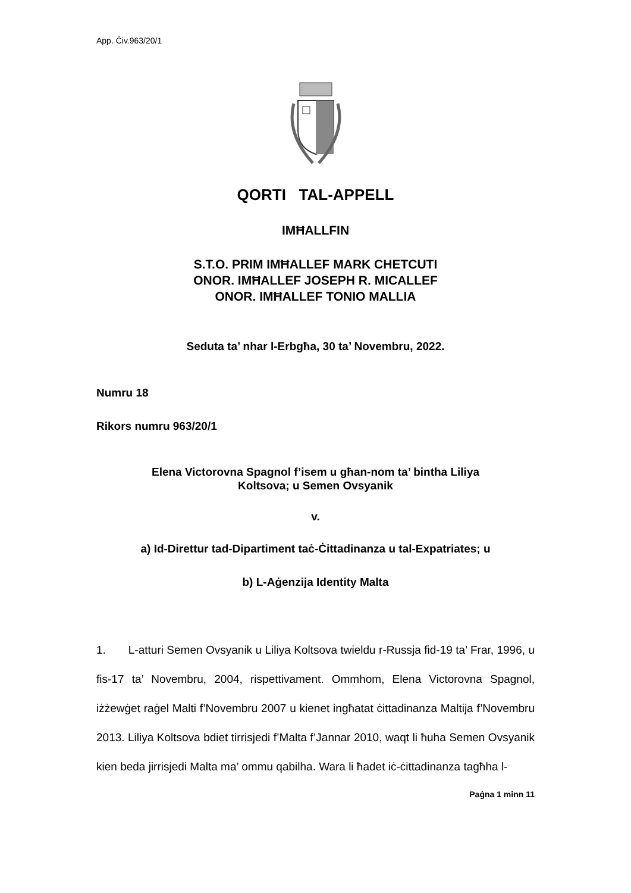App. Ċiv.963/20/1
QORTI TAL-APPELL
IMĦALLFIN
S.T.O. PRIM IMĦALLEF MARK CHETCUTI
ONOR. IMĦALLEF JOSEPH R. MICALLEF
ONOR. IMĦALLEF TONIO MALLIA
Seduta ta’ nhar l-Erbgħa, 30 ta’ Novembru, 2022.
Numru 18
Rikors numru 963/20/1
Elena Victorovna Spagnol f’isem u għan-nom ta’ bintha Liliya
Koltsova; u Semen Ovsyanik
v.
a) Id-Direttur tad-Dipartiment taċ-Ċittadinanza u tal-Expatriates; u
b) L-Aġenzija Identity Malta
1. L-atturi Semen Ovsyanik u Liliya Koltsova twieldu r-Russja fid-19 ta’ Frar, 1996, u fis-17 ta’ Novembru, 2004, rispettivament. Ommhom, Elena Victorovna Spagnol, iżżewġet raġel Malti f’Novembru 2007 u kienet ingħatat ċittadinanza Maltija f’Novembru 2013. Liliya Koltsova bdiet tirrisjedi f’Malta f’Jannar 2010, waqt li ħuha Semen Ovsyanik kien beda jirrisjedi Malta ma’ ommu qabilha. Wara li ħadet iċ-ċittadinanza tagħha l-
Paġna 1 minn 11